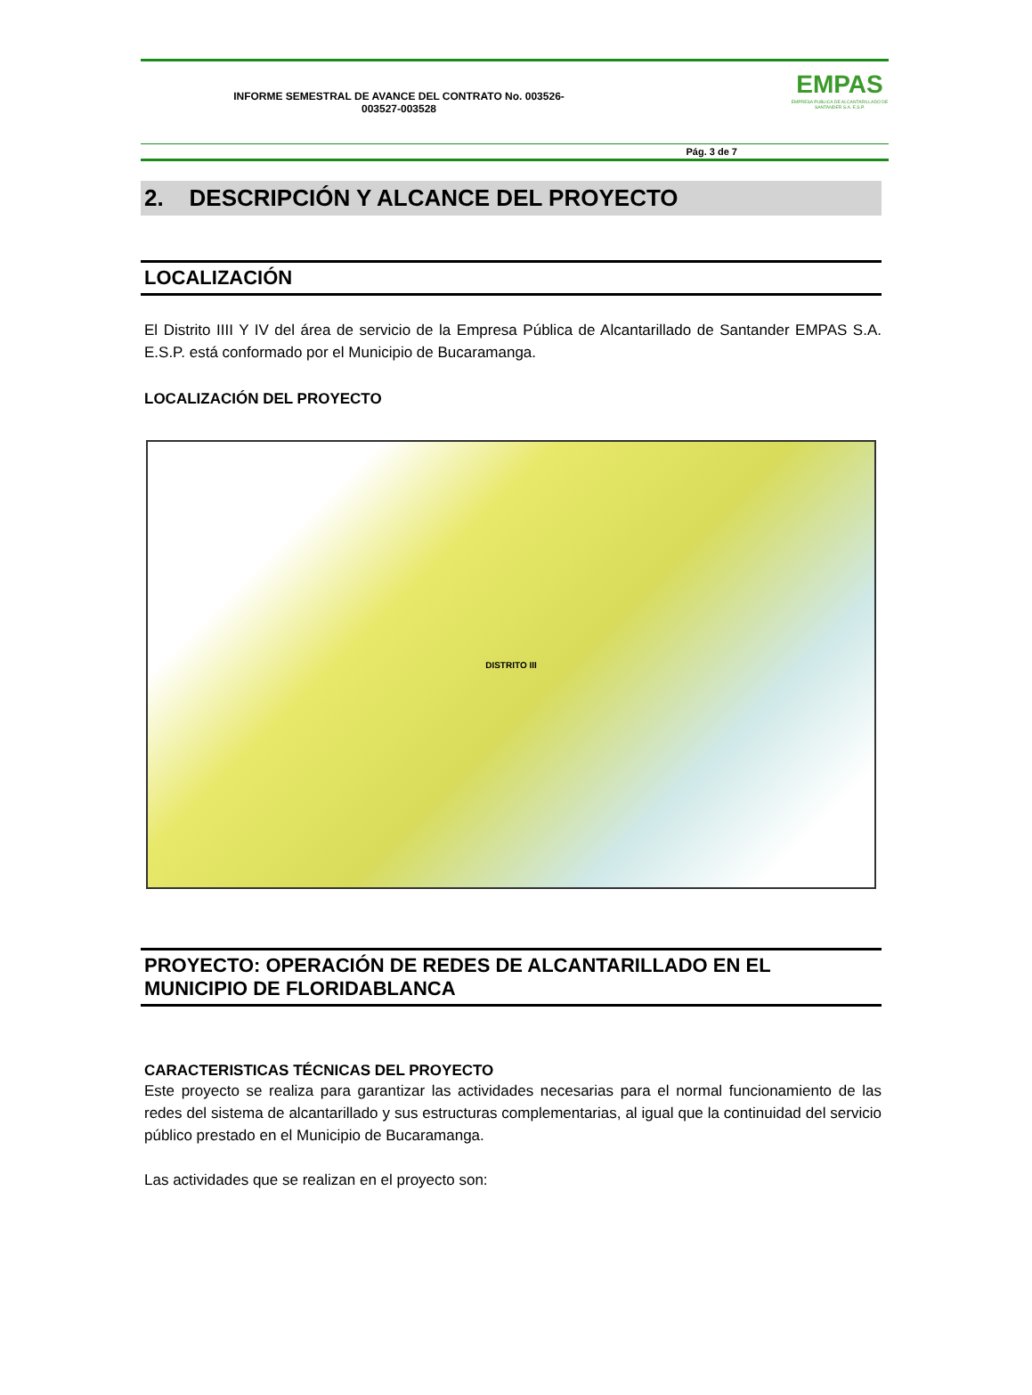INFORME SEMESTRAL DE AVANCE DEL CONTRATO No. 003526-
003527-003528
EMPAS
EMPRESA PUBLICA DE ALCANTARILLADO DE SANTANDER S.A. E.S.P.
Pág. 3 de 7
2. DESCRIPCIÓN Y ALCANCE DEL PROYECTO
LOCALIZACIÓN
El Distrito IIII Y IV del área de servicio de la Empresa Pública de Alcantarillado de Santander EMPAS S.A. E.S.P. está conformado por el Municipio de Bucaramanga.
LOCALIZACIÓN DEL PROYECTO
DISTRITO III
PROYECTO: OPERACIÓN DE REDES DE ALCANTARILLADO EN EL MUNICIPIO DE FLORIDABLANCA
CARACTERISTICAS TÉCNICAS DEL PROYECTO
Este proyecto se realiza para garantizar las actividades necesarias para el normal funcionamiento de las redes del sistema de alcantarillado y sus estructuras complementarias, al igual que la continuidad del servicio público prestado en el Municipio de Bucaramanga.
Las actividades que se realizan en el proyecto son: